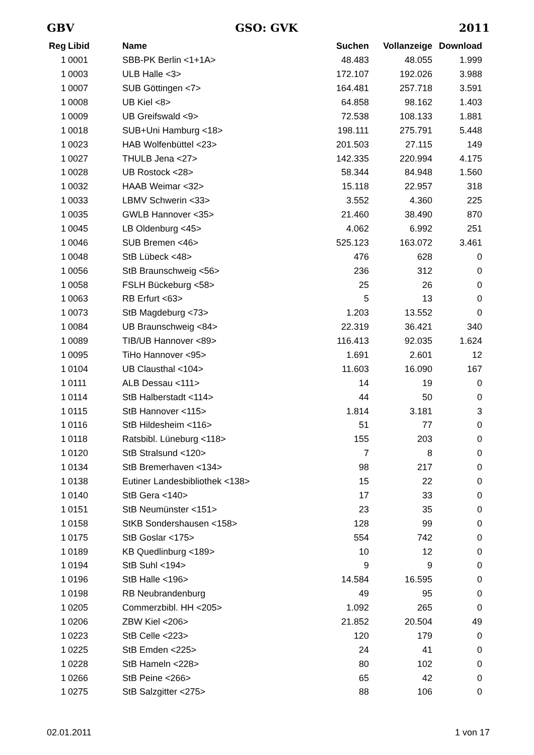GBV GSO: GVK 2011
| Reg | Libid | Name | Suchen | Vollanzeige | Download |
| --- | --- | --- | --- | --- | --- |
| 1 | 0001 | SBB-PK Berlin <1+1A> | 48.483 | 48.055 | 1.999 |
| 1 | 0003 | ULB Halle <3> | 172.107 | 192.026 | 3.988 |
| 1 | 0007 | SUB Göttingen <7> | 164.481 | 257.718 | 3.591 |
| 1 | 0008 | UB Kiel <8> | 64.858 | 98.162 | 1.403 |
| 1 | 0009 | UB Greifswald <9> | 72.538 | 108.133 | 1.881 |
| 1 | 0018 | SUB+Uni Hamburg <18> | 198.111 | 275.791 | 5.448 |
| 1 | 0023 | HAB Wolfenbüttel <23> | 201.503 | 27.115 | 149 |
| 1 | 0027 | THULB Jena <27> | 142.335 | 220.994 | 4.175 |
| 1 | 0028 | UB Rostock <28> | 58.344 | 84.948 | 1.560 |
| 1 | 0032 | HAAB Weimar <32> | 15.118 | 22.957 | 318 |
| 1 | 0033 | LBMV Schwerin <33> | 3.552 | 4.360 | 225 |
| 1 | 0035 | GWLB Hannover <35> | 21.460 | 38.490 | 870 |
| 1 | 0045 | LB Oldenburg <45> | 4.062 | 6.992 | 251 |
| 1 | 0046 | SUB Bremen <46> | 525.123 | 163.072 | 3.461 |
| 1 | 0048 | StB Lübeck <48> | 476 | 628 | 0 |
| 1 | 0056 | StB Braunschweig <56> | 236 | 312 | 0 |
| 1 | 0058 | FSLH Bückeburg <58> | 25 | 26 | 0 |
| 1 | 0063 | RB Erfurt <63> | 5 | 13 | 0 |
| 1 | 0073 | StB Magdeburg <73> | 1.203 | 13.552 | 0 |
| 1 | 0084 | UB Braunschweig <84> | 22.319 | 36.421 | 340 |
| 1 | 0089 | TIB/UB Hannover <89> | 116.413 | 92.035 | 1.624 |
| 1 | 0095 | TiHo Hannover <95> | 1.691 | 2.601 | 12 |
| 1 | 0104 | UB Clausthal <104> | 11.603 | 16.090 | 167 |
| 1 | 0111 | ALB Dessau <111> | 14 | 19 | 0 |
| 1 | 0114 | StB Halberstadt <114> | 44 | 50 | 0 |
| 1 | 0115 | StB Hannover <115> | 1.814 | 3.181 | 3 |
| 1 | 0116 | StB Hildesheim <116> | 51 | 77 | 0 |
| 1 | 0118 | Ratsbibl. Lüneburg <118> | 155 | 203 | 0 |
| 1 | 0120 | StB Stralsund <120> | 7 | 8 | 0 |
| 1 | 0134 | StB Bremerhaven <134> | 98 | 217 | 0 |
| 1 | 0138 | Eutiner Landesbibliothek <138> | 15 | 22 | 0 |
| 1 | 0140 | StB Gera <140> | 17 | 33 | 0 |
| 1 | 0151 | StB Neumünster <151> | 23 | 35 | 0 |
| 1 | 0158 | StKB Sondershausen <158> | 128 | 99 | 0 |
| 1 | 0175 | StB Goslar <175> | 554 | 742 | 0 |
| 1 | 0189 | KB Quedlinburg <189> | 10 | 12 | 0 |
| 1 | 0194 | StB Suhl <194> | 9 | 9 | 0 |
| 1 | 0196 | StB Halle <196> | 14.584 | 16.595 | 0 |
| 1 | 0198 | RB Neubrandenburg | 49 | 95 | 0 |
| 1 | 0205 | Commerzbibl. HH <205> | 1.092 | 265 | 0 |
| 1 | 0206 | ZBW Kiel <206> | 21.852 | 20.504 | 49 |
| 1 | 0223 | StB Celle <223> | 120 | 179 | 0 |
| 1 | 0225 | StB Emden <225> | 24 | 41 | 0 |
| 1 | 0228 | StB Hameln <228> | 80 | 102 | 0 |
| 1 | 0266 | StB Peine <266> | 65 | 42 | 0 |
| 1 | 0275 | StB Salzgitter <275> | 88 | 106 | 0 |
02.01.2011 1 von 17